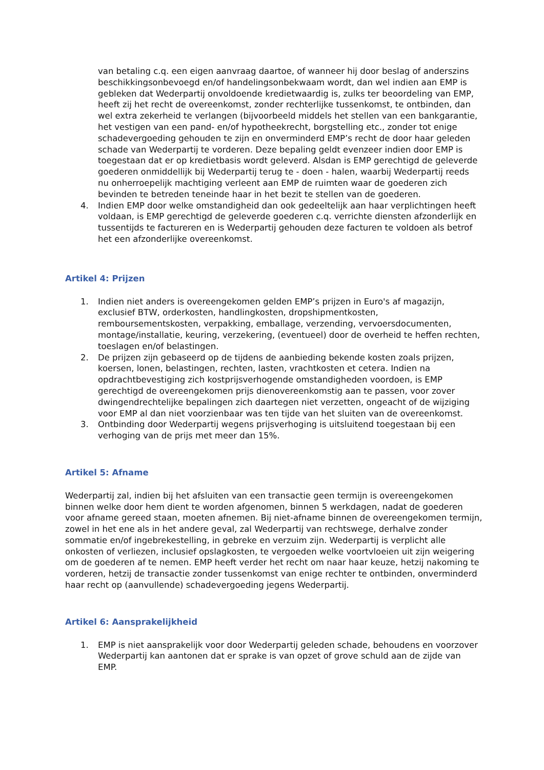van betaling c.q. een eigen aanvraag daartoe, of wanneer hij door beslag of anderszins beschikkingsonbevoegd en/of handelingsonbekwaam wordt, dan wel indien aan EMP is gebleken dat Wederpartij onvoldoende kredietwaardig is, zulks ter beoordeling van EMP, heeft zij het recht de overeenkomst, zonder rechterlijke tussenkomst, te ontbinden, dan wel extra zekerheid te verlangen (bijvoorbeeld middels het stellen van een bankgarantie, het vestigen van een pand- en/of hypotheekrecht, borgstelling etc., zonder tot enige schadevergoeding gehouden te zijn en onverminderd EMP’s recht de door haar geleden schade van Wederpartij te vorderen. Deze bepaling geldt evenzeer indien door EMP is toegestaan dat er op kredietbasis wordt geleverd. Alsdan is EMP gerechtigd de geleverde goederen onmiddellijk bij Wederpartij terug te - doen - halen, waarbij Wederpartij reeds nu onherroepelijk machtiging verleent aan EMP de ruimten waar de goederen zich bevinden te betreden teneinde haar in het bezit te stellen van de goederen.
4. Indien EMP door welke omstandigheid dan ook gedeeltelijk aan haar verplichtingen heeft voldaan, is EMP gerechtigd de geleverde goederen c.q. verrichte diensten afzonderlijk en tussentijds te factureren en is Wederpartij gehouden deze facturen te voldoen als betrof het een afzonderlijke overeenkomst.
Artikel 4: Prijzen
1. Indien niet anders is overeengekomen gelden EMP’s prijzen in Euro's af magazijn, exclusief BTW, orderkosten, handlingkosten, dropshipmentkosten, remboursementskosten, verpakking, emballage, verzending, vervoersdocumenten, montage/installatie, keuring, verzekering, (eventueel) door de overheid te heffen rechten, toeslagen en/of belastingen.
2. De prijzen zijn gebaseerd op de tijdens de aanbieding bekende kosten zoals prijzen, koersen, lonen, belastingen, rechten, lasten, vrachtkosten et cetera. Indien na opdrachtbevestiging zich kostprijsverhogende omstandigheden voordoen, is EMP gerechtigd de overeengekomen prijs dienovereenkomstig aan te passen, voor zover dwingendrechtelijke bepalingen zich daartegen niet verzetten, ongeacht of de wijziging voor EMP al dan niet voorzienbaar was ten tijde van het sluiten van de overeenkomst.
3. Ontbinding door Wederpartij wegens prijsverhoging is uitsluitend toegestaan bij een verhoging van de prijs met meer dan 15%.
Artikel 5: Afname
Wederpartij zal, indien bij het afsluiten van een transactie geen termijn is overeengekomen binnen welke door hem dient te worden afgenomen, binnen 5 werkdagen, nadat de goederen voor afname gereed staan, moeten afnemen. Bij niet-afname binnen de overeengekomen termijn, zowel in het ene als in het andere geval, zal Wederpartij van rechtswege, derhalve zonder sommatie en/of ingebrekestelling, in gebreke en verzuim zijn. Wederpartij is verplicht alle onkosten of verliezen, inclusief opslagkosten, te vergoeden welke voortvloeien uit zijn weigering om de goederen af te nemen. EMP heeft verder het recht om naar haar keuze, hetzij nakoming te vorderen, hetzij de transactie zonder tussenkomst van enige rechter te ontbinden, onverminderd haar recht op (aanvullende) schadevergoeding jegens Wederpartij.
Artikel 6: Aansprakelijkheid
1. EMP is niet aansprakelijk voor door Wederpartij geleden schade, behoudens en voorzover Wederpartij kan aantonen dat er sprake is van opzet of grove schuld aan de zijde van EMP.